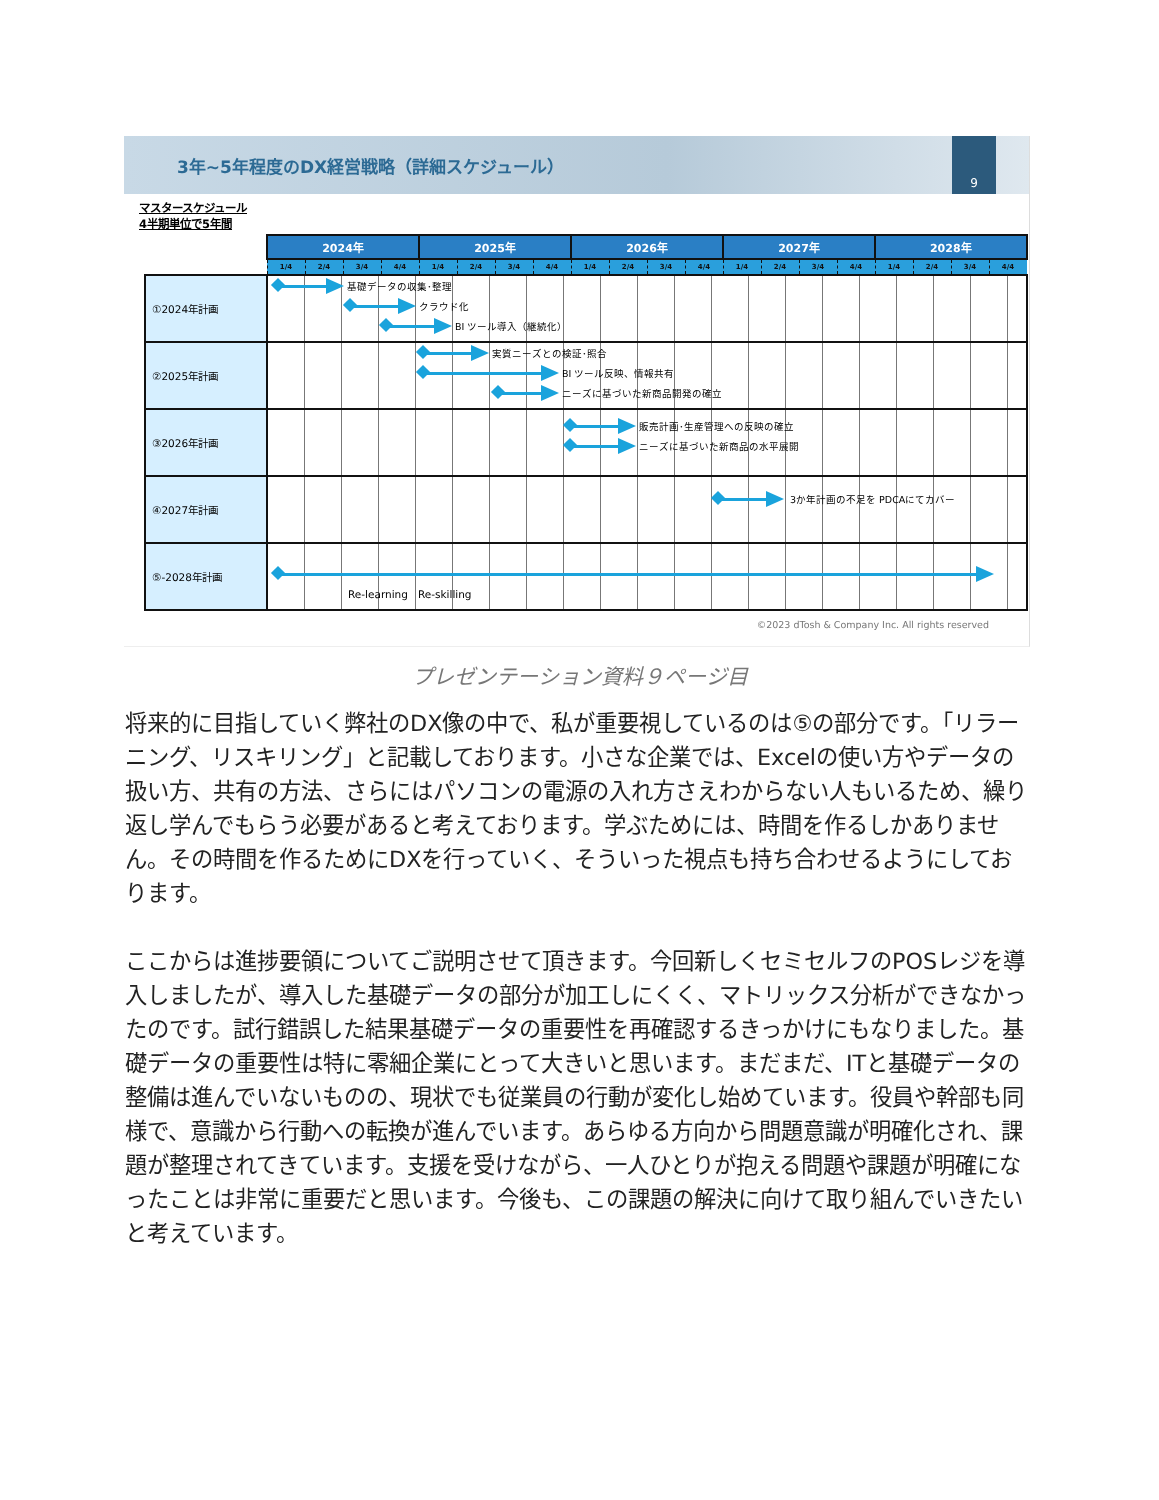3年~5年程度のDX経営戦略（詳細スケジュール）
9
マスタースケジュール
4半期単位で5年間
| | 2024年 | | | | 2025年 | | | | 2026年 | | | | 2027年 | | | | 2028年 | | | |
| --- | --- | --- | --- | --- | --- | --- | --- | --- | --- | --- | --- | --- | --- | --- | --- | --- | --- | --- | --- | --- |
| | 1/4 | 2/4 | 3/4 | 4/4 | 1/4 | 2/4 | 3/4 | 4/4 | 1/4 | 2/4 | 3/4 | 4/4 | 1/4 | 2/4 | 3/4 | 4/4 | 1/4 | 2/4 | 3/4 | 4/4 |
| ①2024年計画 | 基礎データの収集･整理 クラウド化 BI ツール導入（継続化） | | | | | | | | | | | | | | | | | | | |
| ②2025年計画 | 実質ニーズとの検証･照合 BI ツール反映、情報共有 ニーズに基づいた新商品開発の確立 | | | | | | | | | | | | | | | | | | | |
| ③2026年計画 | 販売計画･生産管理への反映の確立 ニーズに基づいた新商品の水平展開 | | | | | | | | | | | | | | | | | | | |
| ④2027年計画 | 3か年計画の不足を PDCAにてカバー | | | | | | | | | | | | | | | | | | | |
| ⑤-2028年計画 | Re-learning Re-skilling | | | | | | | | | | | | | | | | | | | |
©2023 dTosh & Company Inc. All rights reserved
プレゼンテーション資料９ページ目
将来的に目指していく弊社のDX像の中で、私が重要視しているのは⑤の部分です。「リラーニング、リスキリング」と記載しております。小さな企業では、Excelの使い方やデータの扱い方、共有の方法、さらにはパソコンの電源の入れ方さえわからない人もいるため、繰り返し学んでもらう必要があると考えております。学ぶためには、時間を作るしかありません。その時間を作るためにDXを行っていく、そういった視点も持ち合わせるようにしております。
ここからは進捗要領についてご説明させて頂きます。今回新しくセミセルフのPOSレジを導入しましたが、導入した基礎データの部分が加工しにくく、マトリックス分析ができなかったのです。試行錯誤した結果基礎データの重要性を再確認するきっかけにもなりました。基礎データの重要性は特に零細企業にとって大きいと思います。まだまだ、ITと基礎データの整備は進んでいないものの、現状でも従業員の行動が変化し始めています。役員や幹部も同様で、意識から行動への転換が進んでいます。あらゆる方向から問題意識が明確化され、課題が整理されてきています。支援を受けながら、一人ひとりが抱える問題や課題が明確になったことは非常に重要だと思います。今後も、この課題の解決に向けて取り組んでいきたいと考えています。